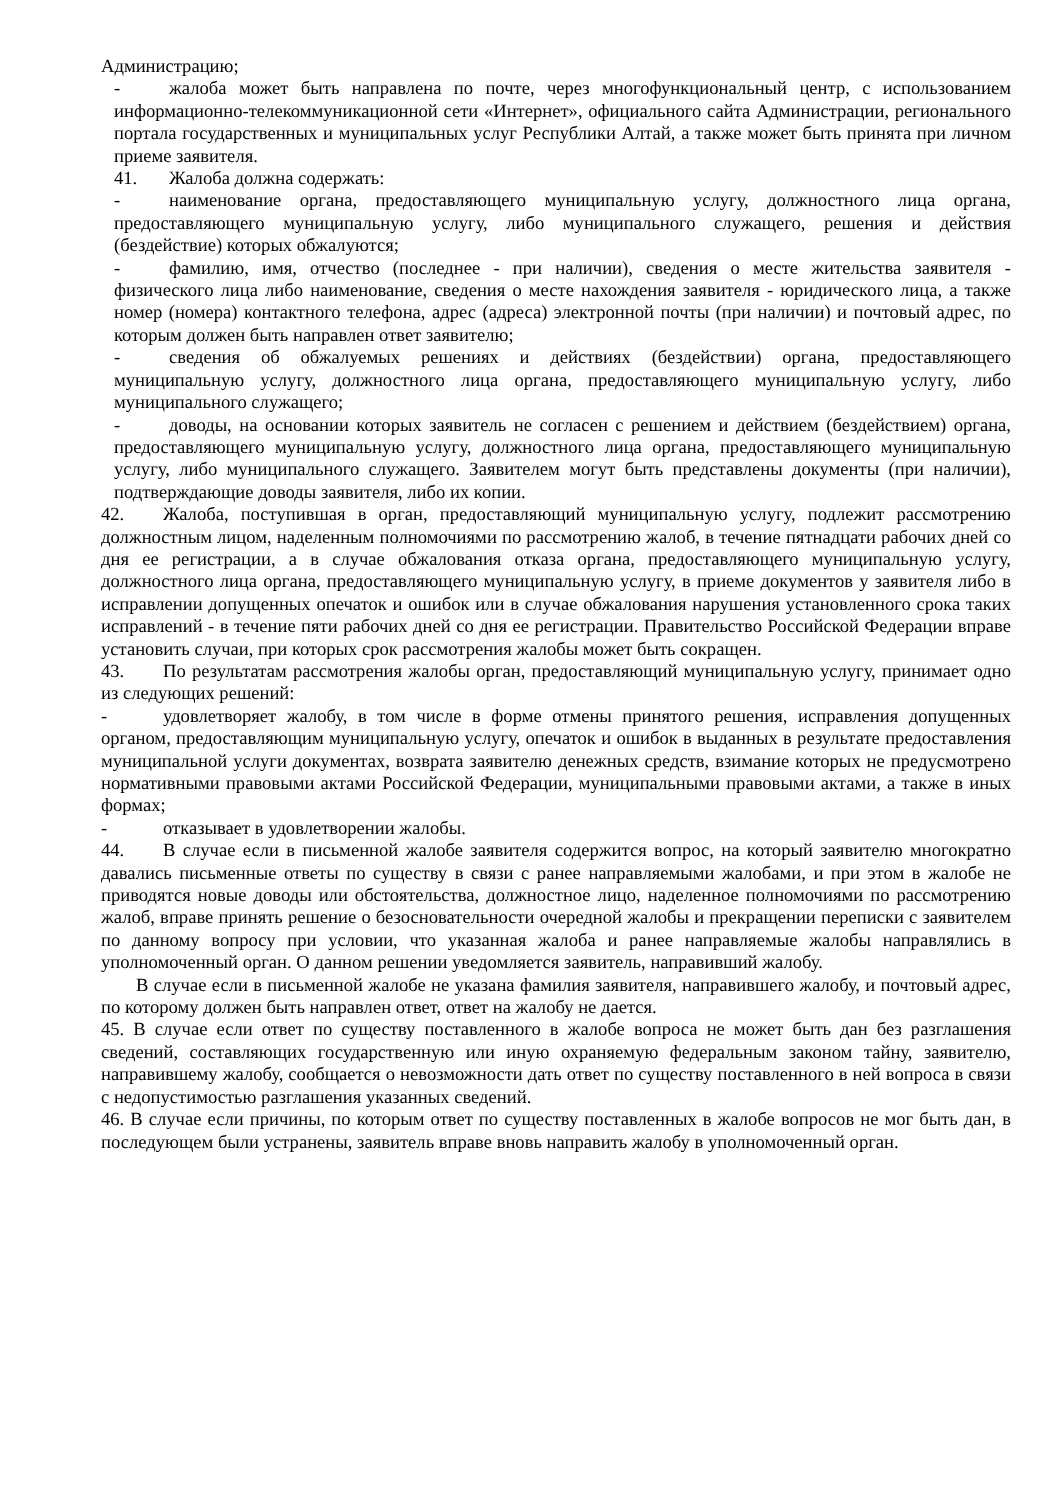Администрацию;
- жалоба может быть направлена по почте, через многофункциональный центр, с использованием информационно-телекоммуникационной сети «Интернет», официального сайта Администрации, регионального портала государственных и муниципальных услуг Республики Алтай, а также может быть принята при личном приеме заявителя.
41. Жалоба должна содержать:
- наименование органа, предоставляющего муниципальную услугу, должностного лица органа, предоставляющего муниципальную услугу, либо муниципального служащего, решения и действия (бездействие) которых обжалуются;
- фамилию, имя, отчество (последнее - при наличии), сведения о месте жительства заявителя - физического лица либо наименование, сведения о месте нахождения заявителя - юридического лица, а также номер (номера) контактного телефона, адрес (адреса) электронной почты (при наличии) и почтовый адрес, по которым должен быть направлен ответ заявителю;
- сведения об обжалуемых решениях и действиях (бездействии) органа, предоставляющего муниципальную услугу, должностного лица органа, предоставляющего муниципальную услугу, либо муниципального служащего;
- доводы, на основании которых заявитель не согласен с решением и действием (бездействием) органа, предоставляющего муниципальную услугу, должностного лица органа, предоставляющего муниципальную услугу, либо муниципального служащего. Заявителем могут быть представлены документы (при наличии), подтверждающие доводы заявителя, либо их копии.
42. Жалоба, поступившая в орган, предоставляющий муниципальную услугу, подлежит рассмотрению должностным лицом, наделенным полномочиями по рассмотрению жалоб, в течение пятнадцати рабочих дней со дня ее регистрации, а в случае обжалования отказа органа, предоставляющего муниципальную услугу, должностного лица органа, предоставляющего муниципальную услугу, в приеме документов у заявителя либо в исправлении допущенных опечаток и ошибок или в случае обжалования нарушения установленного срока таких исправлений - в течение пяти рабочих дней со дня ее регистрации. Правительство Российской Федерации вправе установить случаи, при которых срок рассмотрения жалобы может быть сокращен.
43. По результатам рассмотрения жалобы орган, предоставляющий муниципальную услугу, принимает одно из следующих решений:
- удовлетворяет жалобу, в том числе в форме отмены принятого решения, исправления допущенных органом, предоставляющим муниципальную услугу, опечаток и ошибок в выданных в результате предоставления муниципальной услуги документах, возврата заявителю денежных средств, взимание которых не предусмотрено нормативными правовыми актами Российской Федерации, муниципальными правовыми актами, а также в иных формах;
- отказывает в удовлетворении жалобы.
44. В случае если в письменной жалобе заявителя содержится вопрос, на который заявителю многократно давались письменные ответы по существу в связи с ранее направляемыми жалобами, и при этом в жалобе не приводятся новые доводы или обстоятельства, должностное лицо, наделенное полномочиями по рассмотрению жалоб, вправе принять решение о безосновательности очередной жалобы и прекращении переписки с заявителем по данному вопросу при условии, что указанная жалоба и ранее направляемые жалобы направлялись в уполномоченный орган. О данном решении уведомляется заявитель, направивший жалобу.
В случае если в письменной жалобе не указана фамилия заявителя, направившего жалобу, и почтовый адрес, по которому должен быть направлен ответ, ответ на жалобу не дается.
45. В случае если ответ по существу поставленного в жалобе вопроса не может быть дан без разглашения сведений, составляющих государственную или иную охраняемую федеральным законом тайну, заявителю, направившему жалобу, сообщается о невозможности дать ответ по существу поставленного в ней вопроса в связи с недопустимостью разглашения указанных сведений.
46. В случае если причины, по которым ответ по существу поставленных в жалобе вопросов не мог быть дан, в последующем были устранены, заявитель вправе вновь направить жалобу в уполномоченный орган.